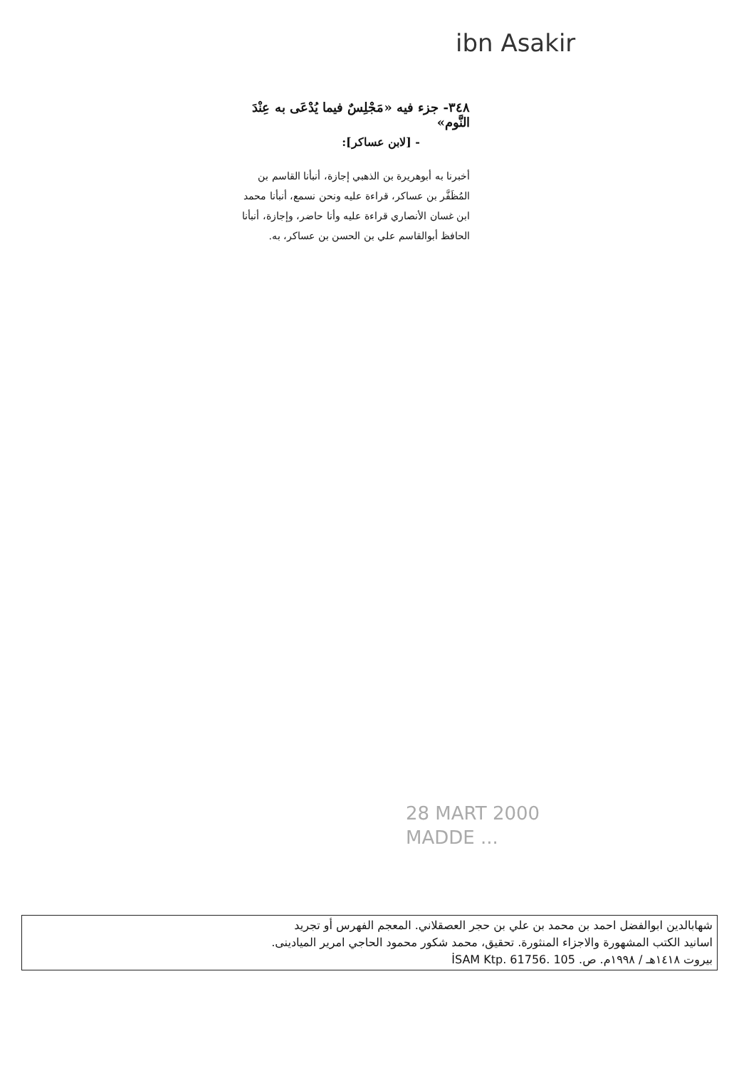ibn Asakir
٣٤٨- جزء فيه «مَجْلِسٌ فيما يُدْعَى به عِنْدَ النَّوم»
- [لابن عساكر]:
أخبرنا به أبوهريرة بن الذهبي إجازة، أنبأنا القاسم بن المُظَفَّر بن عساكر، قراءة عليه ونحن نسمع، أنبأنا محمد
ابن غسان الأنصاري قراءة عليه وأنا حاضر، وإجازة، أنبأنا الحافظ أبوالقاسم علي بن الحسن بن عساكر، به.
28 MART 2000
MADDE ...
شهابالدين ابوالفضل احمد بن محمد بن علي بن حجر العصقلاني. المعجم الفهرس أو تجريد
اسانيد الكتب المشهورة والاجزاء المنثورة. تحقيق، محمد شكور محمود الحاجي امرير الميادينى.
بيروت ١٤١٨هـ / ١٩٩٨م. ص. 105 İSAM Ktp. 61756.